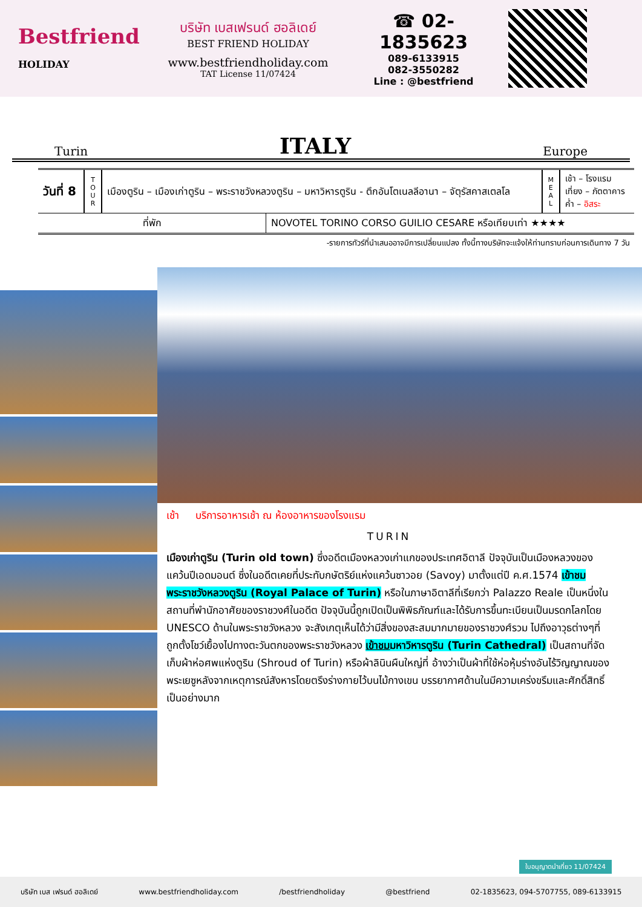Bestfriend
HOLIDAY
บริษัท เบสเฟรนด์ ฮอลิเดย์
BEST FRIEND HOLIDAY
www.bestfriendholiday.com
TAT License 11/07424
☎ 02-1835623
089-6133915
082-3550282
Line : @bestfriend
Turin ITALY Europe
| วันที่ 8 | T O U R | เมืองตูริน – เมืองเก่าตูริน – พระราชวังหลวงตูริน – มหาวิหารตูริน - ตึกอันโตเนลลีอานา – จัตุรัสคาสเตลโล | M E A L | เช้า – โรงแรม เที่ยง – ภัตตาคาร ค่ำ – อิสระ |
| ที่พัก | NOVOTEL TORINO CORSO GUILIO CESARE หรือเทียบเท่า ★★★★ |
-รายการทัวร์ที่นำเสนออาจมีการเปลี่ยนแปลง ทั้งนี้ทางบริษัทจะแจ้งให้ท่านทราบก่อนการเดินทาง 7 วัน
เช้า บริการอาหารเช้า ณ ห้องอาหารของโรงแรม
TURIN
เมืองเก่าตูริน (Turin old town) ซึ่งอดีตเมืองหลวงเก่าแกของประเทศอิตาลี ปัจจุบันเป็นเมืองหลวงของ แคว้นปีเอดมอนต์ ซึ่งในอดีตเคยที่ประทับกษัตริย์แห่งแคว้นซาวอย (Savoy) มาตั้งแต่ปี ค.ศ.1574 เข้าชมพระราชวังหลวงตูริน (Royal Palace of Turin) หรือในภาษาอิตาลีที่เรียกว่า Palazzo Reale เป็นหนึ่งในสถานที่พำนักอาศัยของราชวงศ์ในอดีต ปัจจุบันนี้ถูกเปิดเป็นพิพิธภัณฑ์และได้รับการขึ้นทะเบียนเป็นมรดกโลกโดย UNESCO ด้านในพระราชวังหลวง จะสังเกตุเห็นได้ว่ามีสิ่งของสะสมมากมายของราชวงศ์รวม ไปถึงอาวุธต่างๆที่ถูกตั้งโชว์เยื้องไปทางตะวันตกของพระราชวังหลวง เข้าชมมหาวิหารตูริน (Turin Cathedral) เป็นสถานที่จัดเก็บผ้าห่อศพแห่งตูริน (Shroud of Turin) หรือผ้าลินินผืนใหญ่ที่ อ้างว่าเป็นผ้าที่ใช้ห่อหุ้มร่างอันไร้วิญญาณของพระเยซูหลังจากเหตุการณ์สังหารโดยตรึงร่างกายไว้บนไม้กางเขน บรรยากาศด้านในมีความเคร่งขรึมและศักดิ์สิทธิ์เป็นอย่างมาก
บริษัท เบส เฟรนด์ ฮอลิเดย์ www.bestfriendholiday.com /bestfriendholiday @bestfriend 02-1835623, 094-5707755, 089-6133915
ใบอนุญาตนำเที่ยว 11/07424